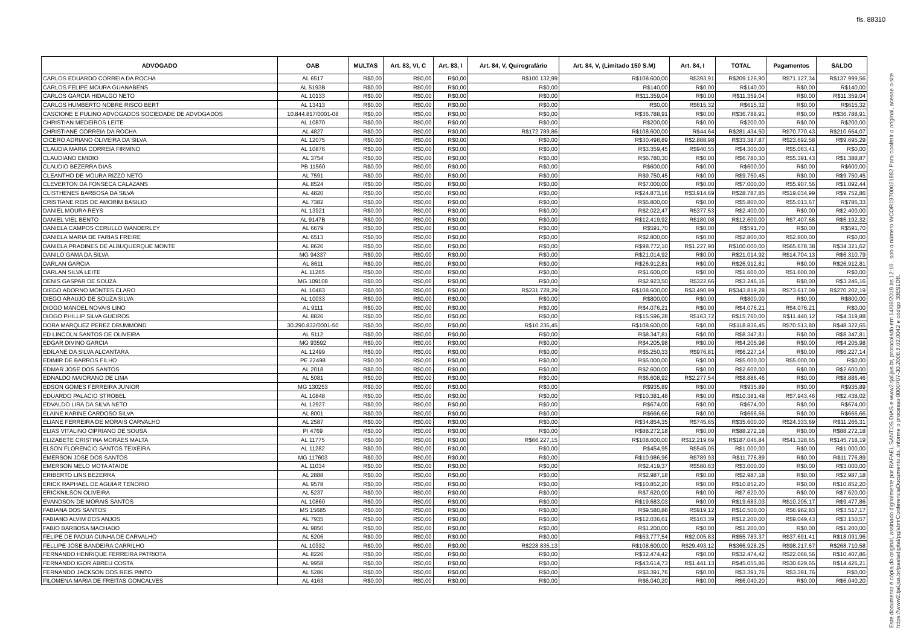fls. 88310
| ADVOGADO | OAB | MULTAS | Art. 83, VI, C | Art. 83, I | Art. 84, V, Quirografário | Art. 84, V, (Limitado 150 S.M) | Art. 84, I | TOTAL | Pagamentos | SALDO |
| --- | --- | --- | --- | --- | --- | --- | --- | --- | --- | --- |
| CARLOS EDUARDO CORREIA DA ROCHA | AL 6517 | R$0,00 | R$0,00 | R$0,00 | R$100.132,99 | R$108.600,00 | R$393,91 | R$209.126,90 | R$71.127,34 | R$137.999,56 |
| CARLOS FELIPE MOURA GUANABENS | AL 5193B | R$0,00 | R$0,00 | R$0,00 | R$0,00 | R$140,00 | R$0,00 | R$140,00 | R$0,00 | R$140,00 |
| CARLOS GARCIA HIDALGO NETO | AL 10133 | R$0,00 | R$0,00 | R$0,00 | R$0,00 | R$11.359,04 | R$0,00 | R$11.359,04 | R$0,00 | R$11.359,04 |
| CARLOS HUMBERTO NOBRE RISCO BERT | AL 13413 | R$0,00 | R$0,00 | R$0,00 | R$0,00 | R$0,00 | R$615,32 | R$615,32 | R$0,00 | R$615,32 |
| CASCIONE E PULINO ADVOGADOS SOCIEDADE DE ADVOGADOS | 10.844.817/0001-08 | R$0,00 | R$0,00 | R$0,00 | R$0,00 | R$36.788,91 | R$0,00 | R$36.788,91 | R$0,00 | R$36.788,91 |
| CHRISTIAN MEDEIROS LEITE | AL 10870 | R$0,00 | R$0,00 | R$0,00 | R$0,00 | R$200,00 | R$0,00 | R$200,00 | R$0,00 | R$200,00 |
| CHRISTIANE CORREIA DA ROCHA | AL 4827 | R$0,00 | R$0,00 | R$0,00 | R$172.789,86 | R$108.600,00 | R$44,64 | R$281.434,50 | R$70.770,43 | R$210.664,07 |
| CICERO ADRIANO OLIVEIRA DA SILVA | AL 12075 | R$0,00 | R$0,00 | R$0,00 | R$0,00 | R$30.498,89 | R$2.888,98 | R$33.387,87 | R$23.692,58 | R$9.695,29 |
| CLAUDIA MARIA CORREIA FIRMINO | AL 10876 | R$0,00 | R$0,00 | R$0,00 | R$0,00 | R$3.359,45 | R$940,55 | R$4.300,00 | R$5.063,41 | R$0,00 |
| CLAUDIANO EMIDIO | AL 3754 | R$0,00 | R$0,00 | R$0,00 | R$0,00 | R$6.780,30 | R$0,00 | R$6.780,30 | R$5.391,43 | R$1.388,87 |
| CLAUDIO BEZERRA DIAS | PB 11560 | R$0,00 | R$0,00 | R$0,00 | R$0,00 | R$600,00 | R$0,00 | R$600,00 | R$0,00 | R$600,00 |
| CLEANTHO DE MOURA RIZZO NETO | AL 7591 | R$0,00 | R$0,00 | R$0,00 | R$0,00 | R$9.750,45 | R$0,00 | R$9.750,45 | R$0,00 | R$9.750,45 |
| CLEVERTON DA FONSECA CALAZANS | AL 8524 | R$0,00 | R$0,00 | R$0,00 | R$0,00 | R$7.000,00 | R$0,00 | R$7.000,00 | R$5.907,56 | R$1.092,44 |
| CLISTHENES BARBOSA DA SILVA | AL 4820 | R$0,00 | R$0,00 | R$0,00 | R$0,00 | R$24.873,16 | R$3.914,69 | R$28.787,85 | R$19.034,99 | R$9.752,86 |
| CRISTIANE REIS DE AMORIM BASILIO | AL 7382 | R$0,00 | R$0,00 | R$0,00 | R$0,00 | R$5.800,00 | R$0,00 | R$5.800,00 | R$5.013,67 | R$786,33 |
| DANIEL MOURA REYS | AL 13921 | R$0,00 | R$0,00 | R$0,00 | R$0,00 | R$2.022,47 | R$377,53 | R$2.400,00 | R$0,00 | R$2.400,00 |
| DANIEL VIEL BENTO | AL 9147B | R$0,00 | R$0,00 | R$0,00 | R$0,00 | R$12.419,92 | R$180,08 | R$12.600,00 | R$7.407,68 | R$5.192,32 |
| DANIELA CAMPOS CERULLO WANDERLEY | AL 6679 | R$0,00 | R$0,00 | R$0,00 | R$0,00 | R$591,70 | R$0,00 | R$591,70 | R$0,00 | R$591,70 |
| DANIELA MARIA DE FARIAS FREIRE | AL 6513 | R$0,00 | R$0,00 | R$0,00 | R$0,00 | R$2.800,00 | R$0,00 | R$2.800,00 | R$2.800,00 | R$0,00 |
| DANIELA PRADINES DE ALBUQUERQUE MONTE | AL 8626 | R$0,00 | R$0,00 | R$0,00 | R$0,00 | R$98.772,10 | R$1.227,90 | R$100.000,00 | R$65.678,38 | R$34.321,62 |
| DANILO GAMA DA SILVA | MG 94337 | R$0,00 | R$0,00 | R$0,00 | R$0,00 | R$21.014,92 | R$0,00 | R$21.014,92 | R$14.704,13 | R$6.310,79 |
| DARLAN GARCIA | AL 8611 | R$0,00 | R$0,00 | R$0,00 | R$0,00 | R$26.912,81 | R$0,00 | R$26.912,81 | R$0,00 | R$26.912,81 |
| DARLAN SILVA LEITE | AL 11265 | R$0,00 | R$0,00 | R$0,00 | R$0,00 | R$1.600,00 | R$0,00 | R$1.600,00 | R$1.600,00 | R$0,00 |
| DENIS GASPAR DE SOUZA | MG 109108 | R$0,00 | R$0,00 | R$0,00 | R$0,00 | R$2.923,50 | R$322,66 | R$3.246,16 | R$0,00 | R$3.246,16 |
| DIEGO ADORNO MONTES CLARO | AL 10483 | R$0,00 | R$0,00 | R$0,00 | R$231.728,29 | R$108.600,00 | R$3.490,99 | R$343.819,28 | R$73.617,09 | R$270.202,19 |
| DIEGO ARAUJO DE SOUZA SILVA | AL 10033 | R$0,00 | R$0,00 | R$0,00 | R$0,00 | R$800,00 | R$0,00 | R$800,00 | R$0,00 | R$800,00 |
| DIOGO MANOEL NOVAIS LINO | AL 9111 | R$0,00 | R$0,00 | R$0,00 | R$0,00 | R$4.076,21 | R$0,00 | R$4.076,21 | R$4.076,21 | R$0,00 |
| DIOGO PHILLIP SILVA GUEIROS | AL 8826 | R$0,00 | R$0,00 | R$0,00 | R$0,00 | R$15.596,28 | R$163,72 | R$15.760,00 | R$11.440,12 | R$4.319,88 |
| DORA MARQUEZ PEREZ DRUMMOND | 30.290.832/0001-50 | R$0,00 | R$0,00 | R$0,00 | R$10.236,45 | R$108.600,00 | R$0,00 | R$118.836,45 | R$70.513,80 | R$48.322,65 |
| ED LINCOLN SANTOS DE OLIVEIRA | AL 9112 | R$0,00 | R$0,00 | R$0,00 | R$0,00 | R$8.347,81 | R$0,00 | R$8.347,81 | R$0,00 | R$8.347,81 |
| EDGAR DIVINO GARCIA | MG 93592 | R$0,00 | R$0,00 | R$0,00 | R$0,00 | R$4.205,98 | R$0,00 | R$4.205,98 | R$0,00 | R$4.205,98 |
| EDILANE DA SILVA ALCANTARA | AL 12499 | R$0,00 | R$0,00 | R$0,00 | R$0,00 | R$5.250,33 | R$976,81 | R$6.227,14 | R$0,00 | R$6.227,14 |
| EDIMIR DE BARROS FILHO | PE 22498 | R$0,00 | R$0,00 | R$0,00 | R$0,00 | R$5.000,00 | R$0,00 | R$5.000,00 | R$5.000,00 | R$0,00 |
| EDMAR JOSE DOS SANTOS | AL 2018 | R$0,00 | R$0,00 | R$0,00 | R$0,00 | R$2.600,00 | R$0,00 | R$2.600,00 | R$0,00 | R$2.600,00 |
| EDNALDO MAIORANO DE LIMA | AL 5081 | R$0,00 | R$0,00 | R$0,00 | R$0,00 | R$6.608,92 | R$2.277,54 | R$8.886,46 | R$0,00 | R$8.886,46 |
| EDSON GOMES FERREIRA JUNIOR | MG 130253 | R$0,00 | R$0,00 | R$0,00 | R$0,00 | R$935,89 | R$0,00 | R$935,89 | R$0,00 | R$935,89 |
| EDUARDO PALACIO STROBEL | AL 10848 | R$0,00 | R$0,00 | R$0,00 | R$0,00 | R$10.381,48 | R$0,00 | R$10.381,48 | R$7.943,46 | R$2.438,02 |
| EDVALDO LIRA DA SILVA NETO | AL 12927 | R$0,00 | R$0,00 | R$0,00 | R$0,00 | R$674,00 | R$0,00 | R$674,00 | R$0,00 | R$674,00 |
| ELAINE KARINE CARDOSO SILVA | AL 8001 | R$0,00 | R$0,00 | R$0,00 | R$0,00 | R$666,66 | R$0,00 | R$666,66 | R$0,00 | R$666,66 |
| ELIANE FERREIRA DE MORAIS CARVALHO | AL 2587 | R$0,00 | R$0,00 | R$0,00 | R$0,00 | R$34.854,35 | R$745,65 | R$35.600,00 | R$24.333,69 | R$11.266,31 |
| ELIAS VITALINO CIPRIANO DE SOUSA | PI 4769 | R$0,00 | R$0,00 | R$0,00 | R$0,00 | R$88.272,18 | R$0,00 | R$88.272,18 | R$0,00 | R$88.272,18 |
| ELIZABETE CRISTINA MORAES MALTA | AL 11775 | R$0,00 | R$0,00 | R$0,00 | R$66.227,15 | R$108.600,00 | R$12.219,69 | R$187.046,84 | R$41.328,65 | R$145.718,19 |
| ELSON FLORENCIO SANTOS TEIXEIRA | AL 11282 | R$0,00 | R$0,00 | R$0,00 | R$0,00 | R$454,95 | R$545,05 | R$1.000,00 | R$0,00 | R$1.000,00 |
| EMERSON JOSE DOS SANTOS | MG 117603 | R$0,00 | R$0,00 | R$0,00 | R$0,00 | R$10.986,96 | R$789,93 | R$11.776,89 | R$0,00 | R$11.776,89 |
| EMERSON MELO MOTA ATAIDE | AL 11034 | R$0,00 | R$0,00 | R$0,00 | R$0,00 | R$2.419,37 | R$580,63 | R$3.000,00 | R$0,00 | R$3.000,00 |
| ERIBERTO LINS BEZERRA | AL 2888 | R$0,00 | R$0,00 | R$0,00 | R$0,00 | R$2.987,18 | R$0,00 | R$2.987,18 | R$0,00 | R$2.987,18 |
| ERICK RAPHAEL DE AGUIAR TENORIO | AL 9578 | R$0,00 | R$0,00 | R$0,00 | R$0,00 | R$10.852,20 | R$0,00 | R$10.852,20 | R$0,00 | R$10.852,20 |
| ERICKNILSON OLIVEIRA | AL 5237 | R$0,00 | R$0,00 | R$0,00 | R$0,00 | R$7.620,00 | R$0,00 | R$7.620,00 | R$0,00 | R$7.620,00 |
| EVANDSON DE MORAIS SANTOS | AL 10860 | R$0,00 | R$0,00 | R$0,00 | R$0,00 | R$19.683,03 | R$0,00 | R$19.683,03 | R$10.205,17 | R$9.477,86 |
| FABIANA DOS SANTOS | MS 15685 | R$0,00 | R$0,00 | R$0,00 | R$0,00 | R$9.580,88 | R$919,12 | R$10.500,00 | R$6.982,83 | R$3.517,17 |
| FABIANO ALVIM DOS ANJOS | AL 7935 | R$0,00 | R$0,00 | R$0,00 | R$0,00 | R$12.036,61 | R$163,39 | R$12.200,00 | R$9.049,43 | R$3.150,57 |
| FABIO BARBOSA MACHADO | AL 9850 | R$0,00 | R$0,00 | R$0,00 | R$0,00 | R$1.200,00 | R$0,00 | R$1.200,00 | R$0,00 | R$1.200,00 |
| FELIPE DE PADUA CUNHA DE CARVALHO | AL 5206 | R$0,00 | R$0,00 | R$0,00 | R$0,00 | R$53.777,54 | R$2.005,83 | R$55.783,37 | R$37.691,41 | R$18.091,96 |
| FELLIPE JOSE BANDEIRA CARRILHO | AL 10332 | R$0,00 | R$0,00 | R$0,00 | R$228.835,13 | R$108.600,00 | R$29.493,12 | R$366.928,25 | R$98.217,67 | R$268.710,58 |
| FERNANDO HENRIQUE FERREIRA PATRIOTA | AL 8226 | R$0,00 | R$0,00 | R$0,00 | R$0,00 | R$32.474,42 | R$0,00 | R$32.474,42 | R$22.066,56 | R$10.407,86 |
| FERNANDO IGOR ABREU COSTA | AL 9958 | R$0,00 | R$0,00 | R$0,00 | R$0,00 | R$43.614,73 | R$1.441,13 | R$45.055,86 | R$30.629,65 | R$14.426,21 |
| FERNANDO JACKSON DOS REIS PINTO | AL 5286 | R$0,00 | R$0,00 | R$0,00 | R$0,00 | R$3.391,76 | R$0,00 | R$3.391,76 | R$3.391,76 | R$0,00 |
| FILOMENA MARIA DE FREITAS GONCALVES | AL 4163 | R$0,00 | R$0,00 | R$0,00 | R$0,00 | R$6.040,20 | R$0,00 | R$6.040,20 | R$0,00 | R$6.040,20 |
Este documento é cópia do original, assinado digitalmente por RAFAEL SANTOS DIAS e www2.tjal.jus.br, protocolado em 14/06/2019 às 12:10 , sob o número WCOR19700021882 Para conferir o original, acesse o site https://www2.tjal.jus.br/pastadigital/pg/abrirConferenciaDocumento.do, informe o processo 0000707-30.2008.8.02.0042 e código 38E91D8.